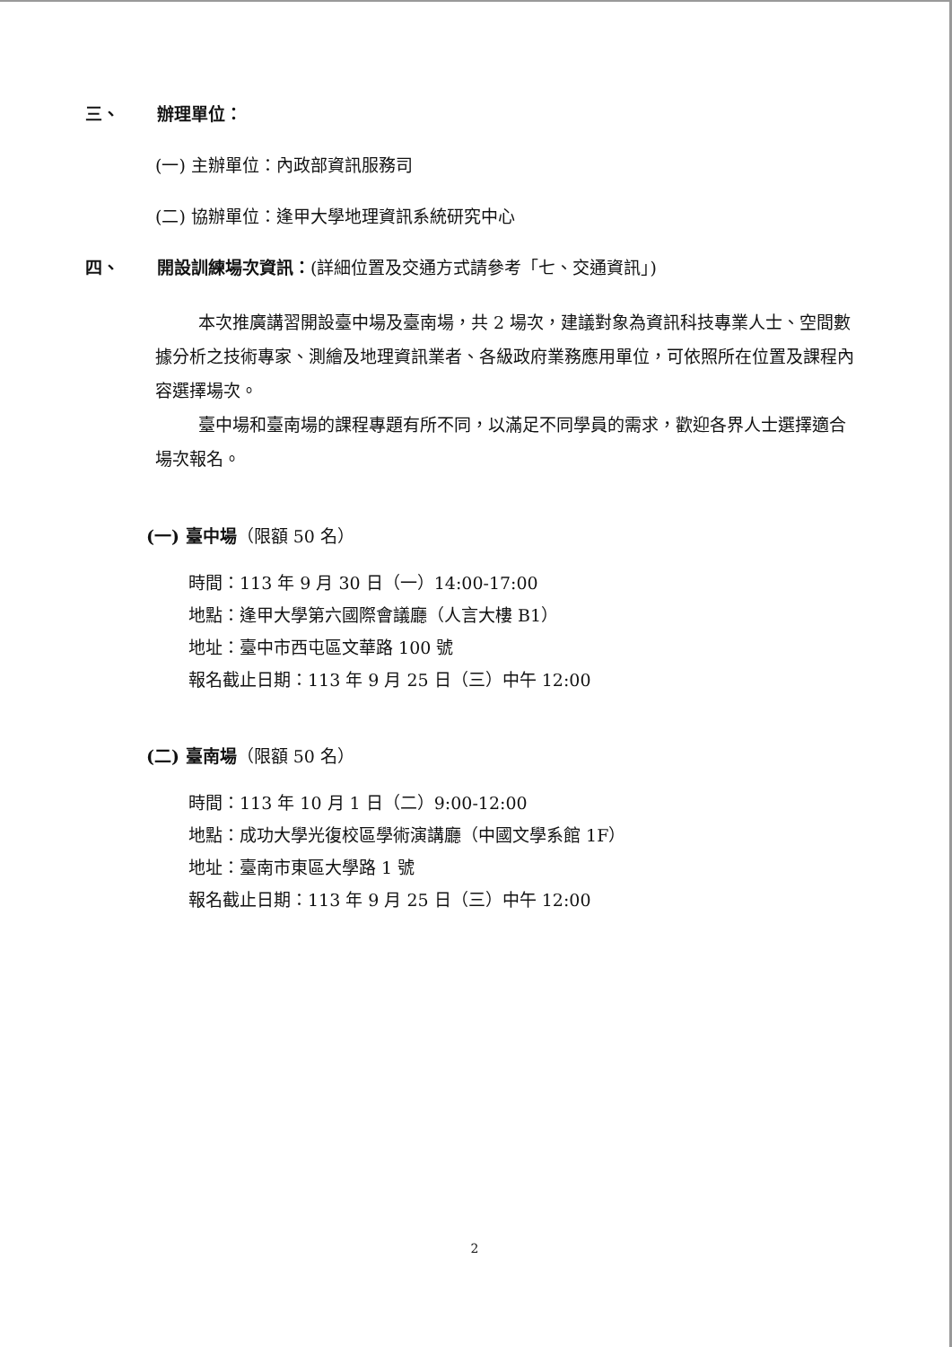三、 辦理單位：
(一) 主辦單位：內政部資訊服務司
(二) 協辦單位：逢甲大學地理資訊系統研究中心
四、 開設訓練場次資訊：(詳細位置及交通方式請參考「七、交通資訊」)
本次推廣講習開設臺中場及臺南場，共 2 場次，建議對象為資訊科技專業人士、空間數據分析之技術專家、測繪及地理資訊業者、各級政府業務應用單位，可依照所在位置及課程內容選擇場次。
臺中場和臺南場的課程專題有所不同，以滿足不同學員的需求，歡迎各界人士選擇適合場次報名。
(一) 臺中場（限額 50 名）
時間：113 年 9 月 30 日（一）14:00-17:00
地點：逢甲大學第六國際會議廳（人言大樓 B1）
地址：臺中市西屯區文華路 100 號
報名截止日期：113 年 9 月 25 日（三）中午 12:00
(二) 臺南場（限額 50 名）
時間：113 年 10 月 1 日（二）9:00-12:00
地點：成功大學光復校區學術演講廳（中國文學系館 1F）
地址：臺南市東區大學路 1 號
報名截止日期：113 年 9 月 25 日（三）中午 12:00
2